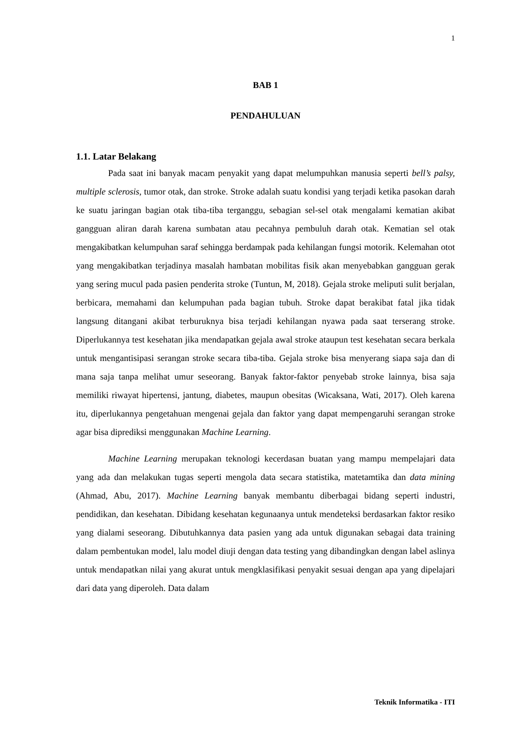1
BAB 1
PENDAHULUAN
1.1. Latar Belakang
Pada saat ini banyak macam penyakit yang dapat melumpuhkan manusia seperti bell’s palsy, multiple sclerosis, tumor otak, dan stroke. Stroke adalah suatu kondisi yang terjadi ketika pasokan darah ke suatu jaringan bagian otak tiba-tiba terganggu, sebagian sel-sel otak mengalami kematian akibat gangguan aliran darah karena sumbatan atau pecahnya pembuluh darah otak. Kematian sel otak mengakibatkan kelumpuhan saraf sehingga berdampak pada kehilangan fungsi motorik. Kelemahan otot yang mengakibatkan terjadinya masalah hambatan mobilitas fisik akan menyebabkan gangguan gerak yang sering mucul pada pasien penderita stroke (Tuntun, M, 2018). Gejala stroke meliputi sulit berjalan, berbicara, memahami dan kelumpuhan pada bagian tubuh. Stroke dapat berakibat fatal jika tidak langsung ditangani akibat terburuknya bisa terjadi kehilangan nyawa pada saat terserang stroke. Diperlukannya test kesehatan jika mendapatkan gejala awal stroke ataupun test kesehatan secara berkala untuk mengantisipasi serangan stroke secara tiba-tiba. Gejala stroke bisa menyerang siapa saja dan di mana saja tanpa melihat umur seseorang. Banyak faktor-faktor penyebab stroke lainnya, bisa saja memiliki riwayat hipertensi, jantung, diabetes, maupun obesitas (Wicaksana, Wati, 2017). Oleh karena itu, diperlukannya pengetahuan mengenai gejala dan faktor yang dapat mempengaruhi serangan stroke agar bisa diprediksi menggunakan Machine Learning.
Machine Learning merupakan teknologi kecerdasan buatan yang mampu mempelajari data yang ada dan melakukan tugas seperti mengola data secara statistika, matetamtika dan data mining (Ahmad, Abu, 2017). Machine Learning banyak membantu diberbagai bidang seperti industri, pendidikan, dan kesehatan. Dibidang kesehatan kegunaanya untuk mendeteksi berdasarkan faktor resiko yang dialami seseorang. Dibutuhkannya data pasien yang ada untuk digunakan sebagai data training dalam pembentukan model, lalu model diuji dengan data testing yang dibandingkan dengan label aslinya untuk mendapatkan nilai yang akurat untuk mengklasifikasi penyakit sesuai dengan apa yang dipelajari dari data yang diperoleh. Data dalam
Teknik Informatika - ITI